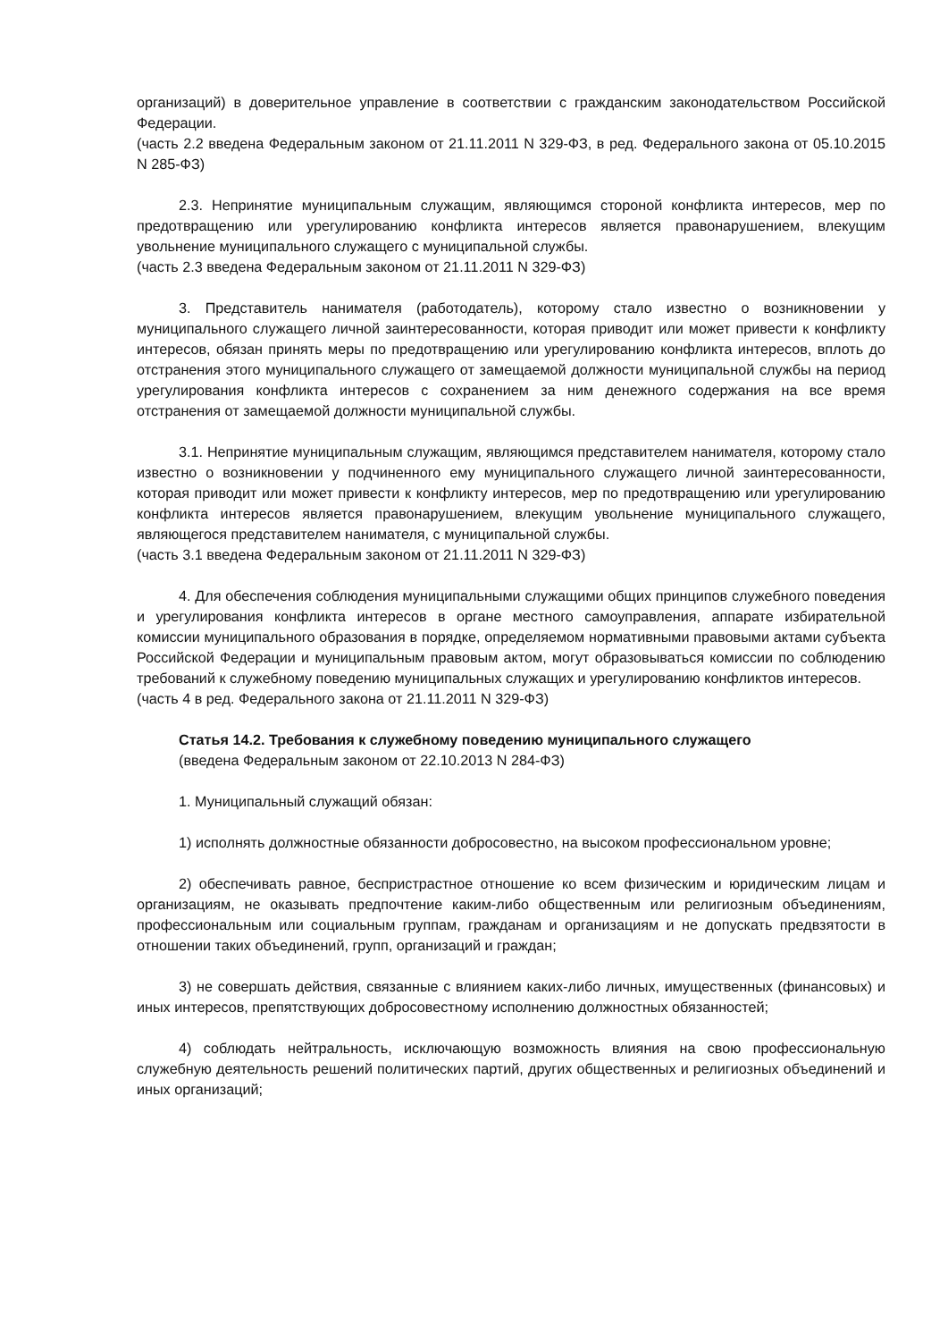организаций) в доверительное управление в соответствии с гражданским законодательством Российской Федерации.
(часть 2.2 введена Федеральным законом от 21.11.2011 N 329-ФЗ, в ред. Федерального закона от 05.10.2015 N 285-ФЗ)
2.3. Непринятие муниципальным служащим, являющимся стороной конфликта интересов, мер по предотвращению или урегулированию конфликта интересов является правонарушением, влекущим увольнение муниципального служащего с муниципальной службы.
(часть 2.3 введена Федеральным законом от 21.11.2011 N 329-ФЗ)
3. Представитель нанимателя (работодатель), которому стало известно о возникновении у муниципального служащего личной заинтересованности, которая приводит или может привести к конфликту интересов, обязан принять меры по предотвращению или урегулированию конфликта интересов, вплоть до отстранения этого муниципального служащего от замещаемой должности муниципальной службы на период урегулирования конфликта интересов с сохранением за ним денежного содержания на все время отстранения от замещаемой должности муниципальной службы.
3.1. Непринятие муниципальным служащим, являющимся представителем нанимателя, которому стало известно о возникновении у подчиненного ему муниципального служащего личной заинтересованности, которая приводит или может привести к конфликту интересов, мер по предотвращению или урегулированию конфликта интересов является правонарушением, влекущим увольнение муниципального служащего, являющегося представителем нанимателя, с муниципальной службы.
(часть 3.1 введена Федеральным законом от 21.11.2011 N 329-ФЗ)
4. Для обеспечения соблюдения муниципальными служащими общих принципов служебного поведения и урегулирования конфликта интересов в органе местного самоуправления, аппарате избирательной комиссии муниципального образования в порядке, определяемом нормативными правовыми актами субъекта Российской Федерации и муниципальным правовым актом, могут образовываться комиссии по соблюдению требований к служебному поведению муниципальных служащих и урегулированию конфликтов интересов.
(часть 4 в ред. Федерального закона от 21.11.2011 N 329-ФЗ)
Статья 14.2. Требования к служебному поведению муниципального служащего
(введена Федеральным законом от 22.10.2013 N 284-ФЗ)
1. Муниципальный служащий обязан:
1) исполнять должностные обязанности добросовестно, на высоком профессиональном уровне;
2) обеспечивать равное, беспристрастное отношение ко всем физическим и юридическим лицам и организациям, не оказывать предпочтение каким-либо общественным или религиозным объединениям, профессиональным или социальным группам, гражданам и организациям и не допускать предвзятости в отношении таких объединений, групп, организаций и граждан;
3) не совершать действия, связанные с влиянием каких-либо личных, имущественных (финансовых) и иных интересов, препятствующих добросовестному исполнению должностных обязанностей;
4) соблюдать нейтральность, исключающую возможность влияния на свою профессиональную служебную деятельность решений политических партий, других общественных и религиозных объединений и иных организаций;